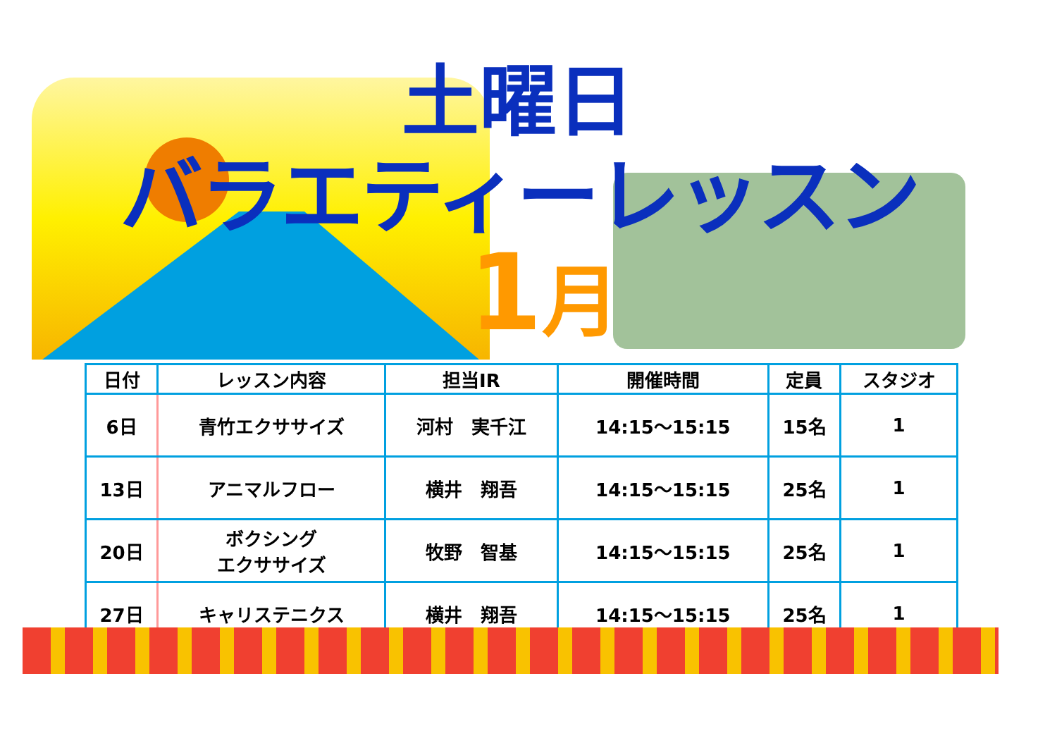土曜日
バラエティーレッスン
1月
| 日付 | レッスン内容 | 担当IR | 開催時間 | 定員 | スタジオ |
| --- | --- | --- | --- | --- | --- |
| 6日 | 青竹エクササイズ | 河村 実千江 | 14:15～15:15 | 15名 | 1 |
| 13日 | アニマルフロー | 横井 翔吾 | 14:15～15:15 | 25名 | 1 |
| 20日 | ボクシング エクササイズ | 牧野 智基 | 14:15～15:15 | 25名 | 1 |
| 27日 | キャリステニクス | 横井 翔吾 | 14:15～15:15 | 25名 | 1 |